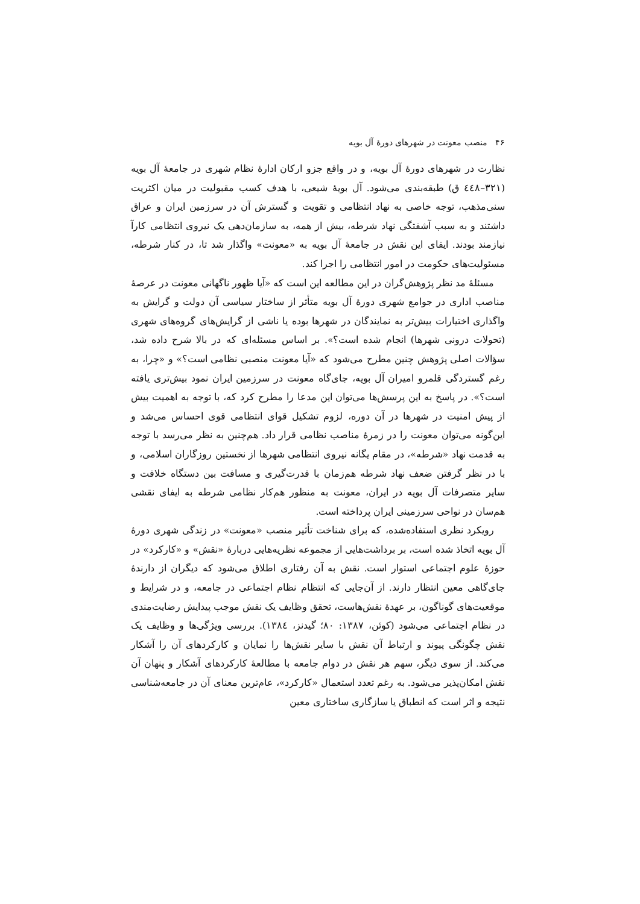۴۶ منصب معونت در شهرهای دورهٔ آل بویه
نظارت در شهرهای دورهٔ آل بویه، و در واقع جزو ارکان ادارهٔ نظام شهری در جامعهٔ آل بویه (۳۲۱–٤٤٨ ق) طبقه‌بندی می‌شود. آل بویهٔ شیعی، با هدف کسب مقبولیت در میان اکثریت سنی‌مذهب، توجه خاصی به نهاد انتظامی و تقویت و گسترش آن در سرزمین ایران و عراق داشتند و به سبب آشفتگی نهاد شرطه، بیش از همه، به سازمان‌دهی یک نیروی انتظامی کارآ نیازمند بودند. ایفای این نقش در جامعهٔ آل بویه به «معونت» واگذار شد تا، در کنار شرطه، مسئولیت‌های حکومت در امور انتظامی را اجرا کند.
مسئلهٔ مد نظر پژوهش‌گران در این مطالعه این است که «آیا ظهور ناگهانی معونت در عرصهٔ مناصب اداری در جوامع شهری دورهٔ آل بویه متأثر از ساختار سیاسی آن دولت و گرایش به واگذاری اختیارات بیش‌تر به نمایندگان در شهرها بوده یا ناشی از گرایش‌های گروه‌های شهری (تحولات درونی شهرها) انجام شده است؟». بر اساس مسئله‌ای که در بالا شرح داده شد، سؤالات اصلی پژوهش چنین مطرح می‌شود که «آیا معونت منصبی نظامی است؟» و «چرا، به رغم گستردگی قلمرو امیران آل بویه، جای‌گاه معونت در سرزمین ایران نمود بیش‌تری یافته است؟». در پاسخ به این پرسش‌ها می‌توان این مدعا را مطرح کرد که، با توجه به اهمیت بیش از پیش امنیت در شهرها در آن دوره، لزوم تشکیل قوای انتظامی قوی احساس می‌شد و این‌گونه می‌توان معونت را در زمرهٔ مناصب نظامی قرار داد. هم‌چنین به نظر می‌رسد با توجه به قدمت نهاد «شرطه»، در مقام یگانه نیروی انتظامی شهرها از نخستین روزگاران اسلامی، و با در نظر گرفتن ضعف نهاد شرطه هم‌زمان با قدرت‌گیری و مسافت بین دستگاه خلافت و سایر متصرفات آل بویه در ایران، معونت به منظور هم‌کار نظامی شرطه به ایفای نقشی هم‌سان در نواحی سرزمینی ایران پرداخته است.
رویکرد نظری استفاده‌شده، که برای شناخت تأثیر منصب «معونت» در زندگی شهری دورهٔ آل بویه اتخاذ شده است، بر برداشت‌هایی از مجموعه نظریه‌هایی دربارهٔ «نقش» و «کارکرد» در حوزهٔ علوم اجتماعی استوار است. نقش به آن رفتاری اطلاق می‌شود که دیگران از دارندهٔ جای‌گاهی معین انتظار دارند. از آن‌جایی که انتظام نظام اجتماعی در جامعه، و در شرایط و موقعیت‌های گوناگون، بر عهدهٔ نقش‌هاست، تحقق وظایف یک نقش موجب پیدایش رضایت‌مندی در نظام اجتماعی می‌شود (کوئن، ۱۳۸۷: ۸۰؛ گیدنز، ١٣٨٤). بررسی ویژگی‌ها و وظایف یک نقش چگونگی پیوند و ارتباط آن نقش با سایر نقش‌ها را نمایان و کارکردهای آن را آشکار می‌کند. از سوی دیگر، سهم هر نقش در دوام جامعه با مطالعهٔ کارکردهای آشکار و پنهان آن نقش امکان‌پذیر می‌شود. به رغم تعدد استعمال «کارکرد»، عام‌ترین معنای آن در جامعه‌شناسی نتیجه و اثر است که انطباق یا سازگاری ساختاری معین